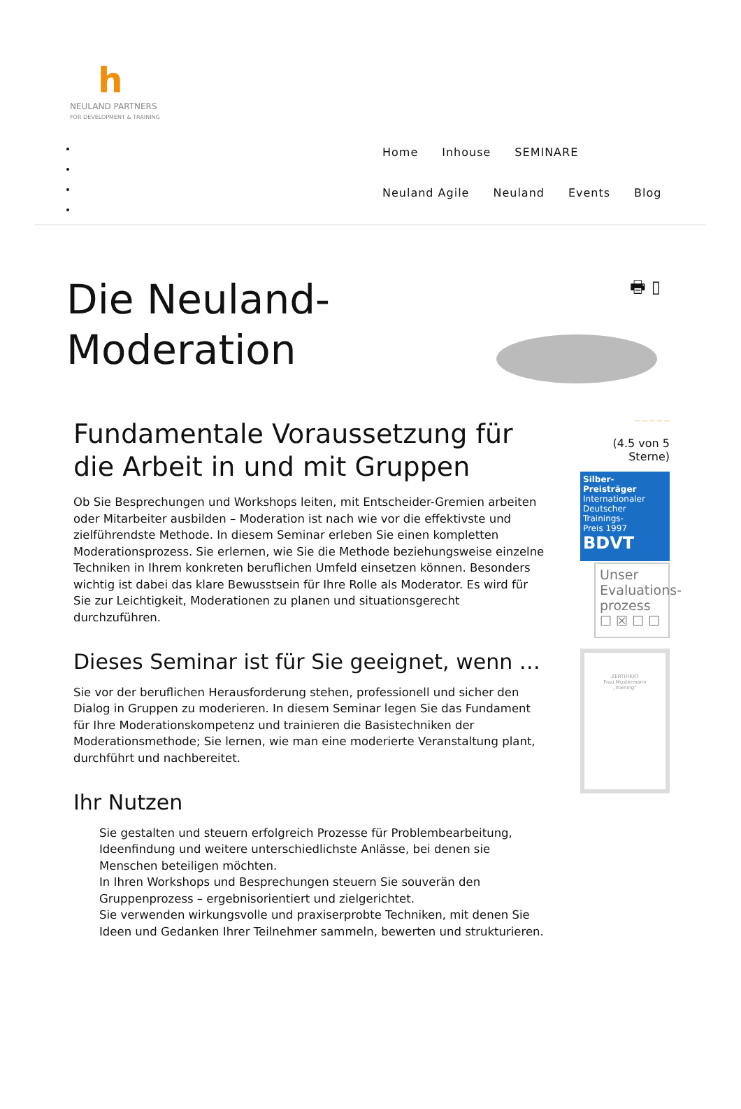h
NEULAND PARTNERS
FOR DEVELOPMENT & TRAINING
Home Inhouse SEMINARE Neuland Agile Neuland Events Blog
Die Neuland-Moderation
🖶 ▯
Fundamentale Voraussetzung für die Arbeit in und mit Gruppen
Ob Sie Besprechungen und Workshops leiten, mit Entscheider-Gremien arbeiten oder Mitarbeiter ausbilden – Moderation ist nach wie vor die effektivste und zielführendste Methode. In diesem Seminar erleben Sie einen kompletten Moderationsprozess. Sie erlernen, wie Sie die Methode beziehungsweise einzelne Techniken in Ihrem konkreten beruflichen Umfeld einsetzen können. Besonders wichtig ist dabei das klare Bewusstsein für Ihre Rolle als Moderator. Es wird für Sie zur Leichtigkeit, Moderationen zu planen und situationsgerecht durchzuführen.
Dieses Seminar ist für Sie geeignet, wenn …
Sie vor der beruflichen Herausforderung stehen, professionell und sicher den Dialog in Gruppen zu moderieren. In diesem Seminar legen Sie das Fundament für Ihre Moderationskompetenz und trainieren die Basistechniken der Moderationsmethode; Sie lernen, wie man eine moderierte Veranstaltung plant, durchführt und nachbereitet.
Ihr Nutzen
Sie gestalten und steuern erfolgreich Prozesse für Problembearbeitung, Ideenfindung und weitere unterschiedlichste Anlässe, bei denen sie Menschen beteiligen möchten.
In Ihren Workshops und Besprechungen steuern Sie souverän den Gruppenprozess – ergebnisorientiert und zielgerichtet.
Sie verwenden wirkungsvolle und praxiserprobte Techniken, mit denen Sie Ideen und Gedanken Ihrer Teilnehmer sammeln, bewerten und strukturieren.
— — — — —
(4.5 von 5 Sterne)
Silber-Preisträger
Internationaler
Deutscher
Trainings-
Preis 1997
BDVT
Unser Evaluations-prozess
☐ ☒ ☐ ☐
ZERTIFIKAT
Frau Mustermann
„Training“